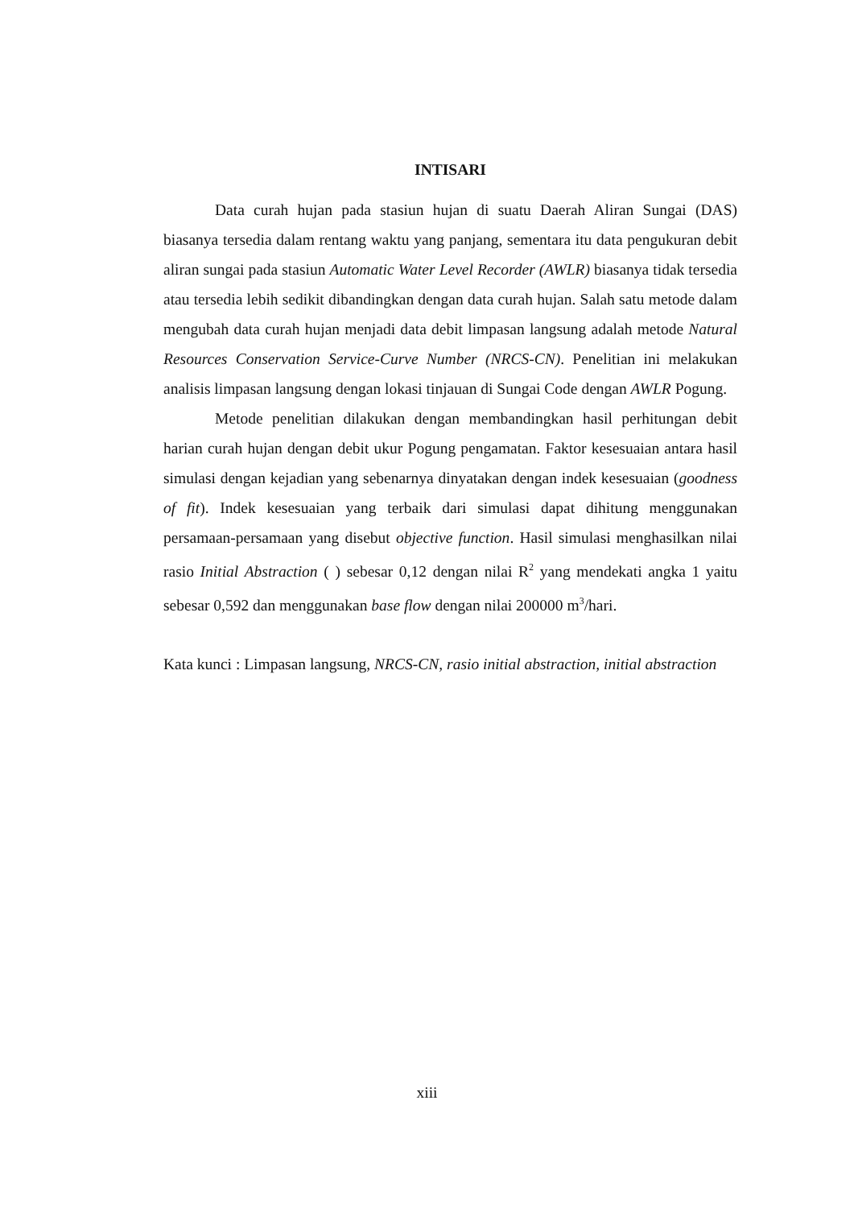INTISARI
Data curah hujan pada stasiun hujan di suatu Daerah Aliran Sungai (DAS) biasanya tersedia dalam rentang waktu yang panjang, sementara itu data pengukuran debit aliran sungai pada stasiun Automatic Water Level Recorder (AWLR) biasanya tidak tersedia atau tersedia lebih sedikit dibandingkan dengan data curah hujan. Salah satu metode dalam mengubah data curah hujan menjadi data debit limpasan langsung adalah metode Natural Resources Conservation Service-Curve Number (NRCS-CN). Penelitian ini melakukan analisis limpasan langsung dengan lokasi tinjauan di Sungai Code dengan AWLR Pogung.
Metode penelitian dilakukan dengan membandingkan hasil perhitungan debit harian curah hujan dengan debit ukur Pogung pengamatan. Faktor kesesuaian antara hasil simulasi dengan kejadian yang sebenarnya dinyatakan dengan indek kesesuaian (goodness of fit). Indek kesesuaian yang terbaik dari simulasi dapat dihitung menggunakan persamaan-persamaan yang disebut objective function. Hasil simulasi menghasilkan nilai rasio Initial Abstraction ( ) sebesar 0,12 dengan nilai R<sup>2</sup> yang mendekati angka 1 yaitu sebesar 0,592 dan menggunakan base flow dengan nilai 200000 m<sup>3</sup>/hari.
Kata kunci : Limpasan langsung, NRCS-CN, rasio initial abstraction, initial abstraction
xiii